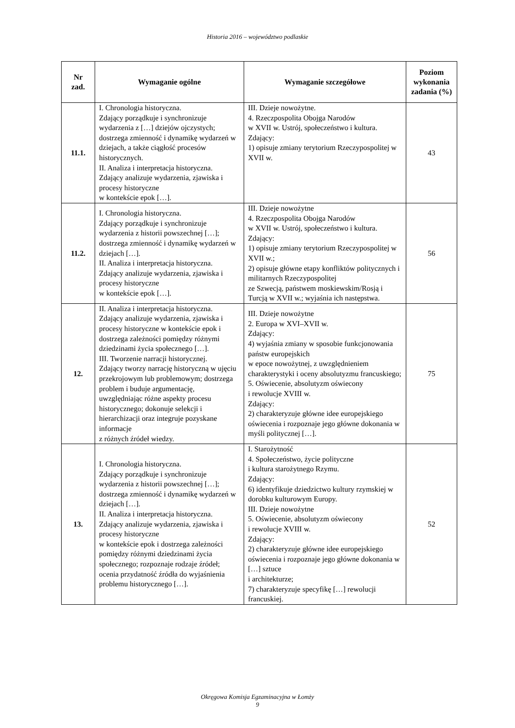Historia 2016 – województwo podlaskie
| Nr zad. | Wymaganie ogólne | Wymaganie szczegółowe | Poziom wykonania zadania (%) |
| --- | --- | --- | --- |
| 11.1. | I. Chronologia historyczna. Zdający porządkuje i synchronizuje wydarzenia z […] dziejów ojczystych; dostrzega zmienność i dynamikę wydarzeń w dziejach, a także ciągłość procesów historycznych. II. Analiza i interpretacja historyczna. Zdający analizuje wydarzenia, zjawiska i procesy historyczne w kontekście epok […]. | III. Dzieje nowożytne. 4. Rzeczpospolita Obojga Narodów w XVII w. Ustrój, społeczeństwo i kultura. Zdający: 1) opisuje zmiany terytorium Rzeczypospolitej w XVII w. | 43 |
| 11.2. | I. Chronologia historyczna. Zdający porządkuje i synchronizuje wydarzenia z historii powszechnej […]; dostrzega zmienność i dynamikę wydarzeń w dziejach […]. II. Analiza i interpretacja historyczna. Zdający analizuje wydarzenia, zjawiska i procesy historyczne w kontekście epok […]. | III. Dzieje nowożytne 4. Rzeczpospolita Obojga Narodów w XVII w. Ustrój, społeczeństwo i kultura. Zdający: 1) opisuje zmiany terytorium Rzeczypospolitej w XVII w.; 2) opisuje główne etapy konfliktów politycznych i militarnych Rzeczypospolitej ze Szwecją, państwem moskiewskim/Rosją i Turcją w XVII w.; wyjaśnia ich następstwa. | 56 |
| 12. | II. Analiza i interpretacja historyczna. Zdający analizuje wydarzenia, zjawiska i procesy historyczne w kontekście epok i dostrzega zależności pomiędzy różnymi dziedzinami życia społecznego […]. III. Tworzenie narracji historycznej. Zdający tworzy narrację historyczną w ujęciu przekrojowym lub problemowym; dostrzega problem i buduje argumentację, uwzględniając różne aspekty procesu historycznego; dokonuje selekcji i hierarchizacji oraz integruje pozyskane informacje z różnych źródeł wiedzy. | III. Dzieje nowożytne 2. Europa w XVI–XVII w. Zdający: 4) wyjaśnia zmiany w sposobie funkcjonowania państw europejskich w epoce nowożytnej, z uwzględnieniem charakterystyki i oceny absolutyzmu francuskiego; 5. Oświecenie, absolutyzm oświecony i rewolucje XVIII w. Zdający: 2) charakteryzuje główne idee europejskiego oświecenia i rozpoznaje jego główne dokonania w myśli politycznej […]. | 75 |
| 13. | I. Chronologia historyczna. Zdający porządkuje i synchronizuje wydarzenia z historii powszechnej […]; dostrzega zmienność i dynamikę wydarzeń w dziejach […]. II. Analiza i interpretacja historyczna. Zdający analizuje wydarzenia, zjawiska i procesy historyczne w kontekście epok i dostrzega zależności pomiędzy różnymi dziedzinami życia społecznego; rozpoznaje rodzaje źródeł; ocenia przydatność źródła do wyjaśnienia problemu historycznego […]. | I. Starożytność 4. Społeczeństwo, życie polityczne i kultura starożytnego Rzymu. Zdający: 6) identyfikuje dziedzictwo kultury rzymskiej w dorobku kulturowym Europy. III. Dzieje nowożytne 5. Oświecenie, absolutyzm oświecony i rewolucje XVIII w. Zdający: 2) charakteryzuje główne idee europejskiego oświecenia i rozpoznaje jego główne dokonania w […] sztuce i architekturze; 7) charakteryzuje specyfikę […] rewolucji francuskiej. | 52 |
Okręgowa Komisja Egzaminacyjna w Łomży
9